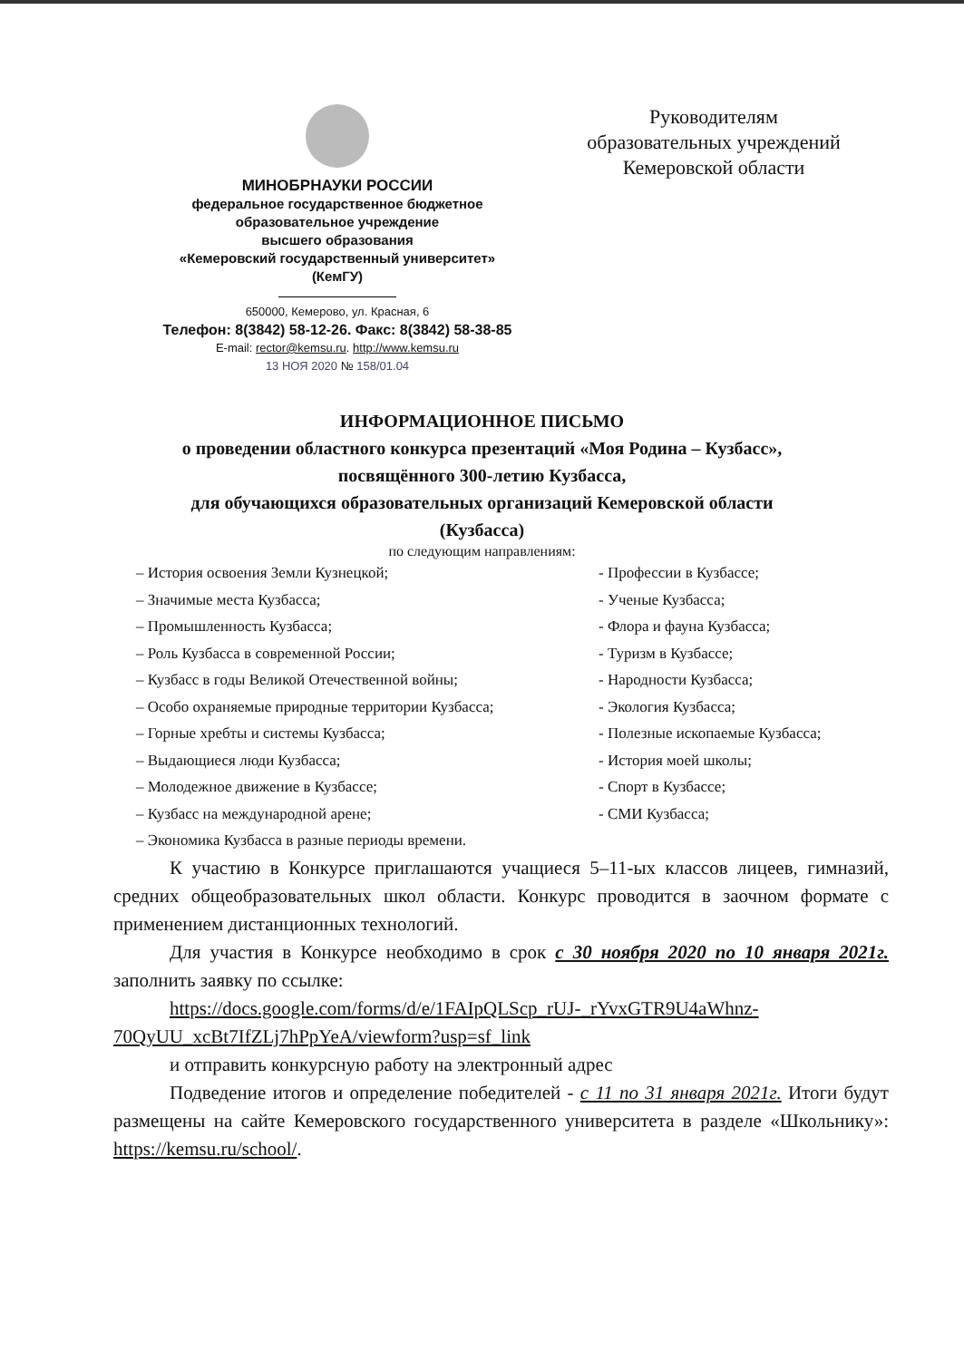МИНОБРНАУКИ РОССИИ
федеральное государственное бюджетное
образовательное учреждение
высшего образования
«Кемеровский государственный университет»
(КемГУ)
650000, Кемерово, ул. Красная, 6
Телефон: 8(3842) 58-12-26. Факс: 8(3842) 58-38-85
E-mail: rector@kemsu.ru. http://www.kemsu.ru
13 НОЯ 2020 № 158/01.04
Руководителям
образовательных учреждений
Кемеровской области
ИНФОРМАЦИОННОЕ ПИСЬМО
о проведении областного конкурса презентаций «Моя Родина – Кузбасс»,
посвящённого 300-летию Кузбасса,
для обучающихся образовательных организаций Кемеровской области
(Кузбасса)
по следующим направлениям:
– История освоения Земли Кузнецкой;
– Значимые места Кузбасса;
– Промышленность Кузбасса;
– Роль Кузбасса в современной России;
– Кузбасс в годы Великой Отечественной войны;
– Особо охраняемые природные территории Кузбасса;
– Горные хребты и системы Кузбасса;
– Выдающиеся люди Кузбасса;
– Молодежное движение в Кузбассе;
– Кузбасс на международной арене;
– Экономика Кузбасса в разные периоды времени.
- Профессии в Кузбассе;
- Ученые Кузбасса;
- Флора и фауна Кузбасса;
- Туризм в Кузбассе;
- Народности Кузбасса;
- Экология Кузбасса;
- Полезные ископаемые Кузбасса;
- История моей школы;
- Спорт в Кузбассе;
- СМИ Кузбасса;
К участию в Конкурсе приглашаются учащиеся 5–11-ых классов лицеев, гимназий, средних общеобразовательных школ области. Конкурс проводится в заочном формате с применением дистанционных технологий.
Для участия в Конкурсе необходимо в срок с 30 ноября 2020 по 10 января 2021г. заполнить заявку по ссылке:
https://docs.google.com/forms/d/e/1FAIpQLScp_rUJ-_rYvxGTR9U4aWhnz-70QyUU_xcBt7IfZLj7hPpYeA/viewform?usp=sf_link
и отправить конкурсную работу на электронный адрес
Подведение итогов и определение победителей - с 11 по 31 января 2021г. Итоги будут размещены на сайте Кемеровского государственного университета в разделе «Школьнику»: https://kemsu.ru/school/.